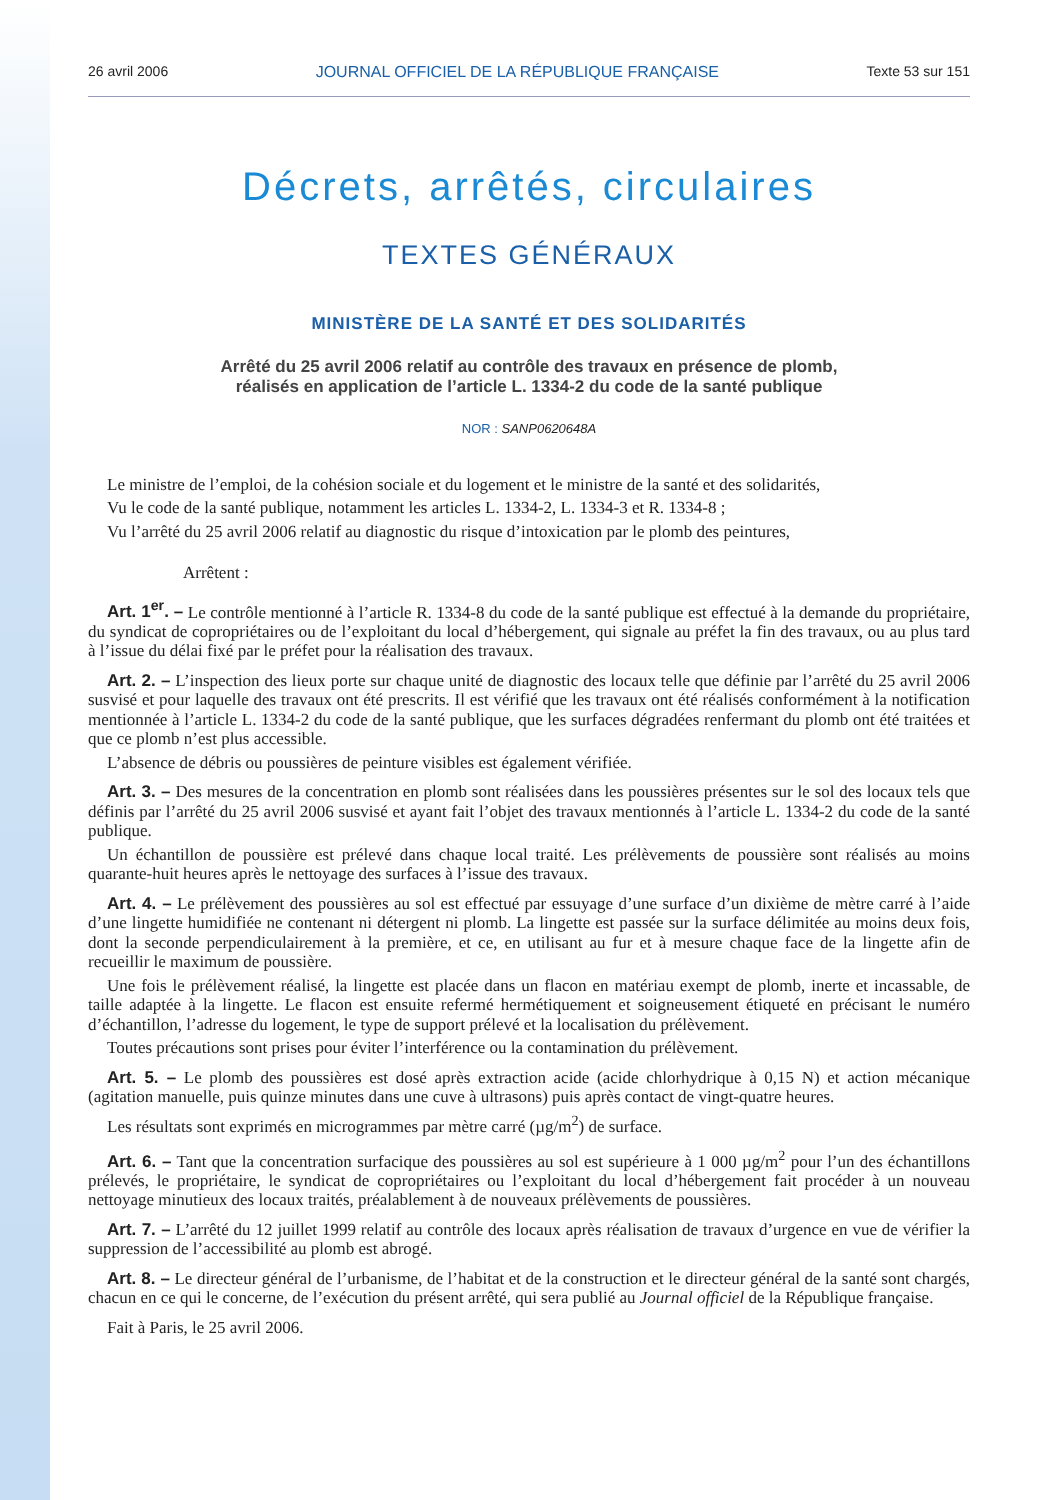26 avril 2006 JOURNAL OFFICIEL DE LA RÉPUBLIQUE FRANÇAISE Texte 53 sur 151
Décrets, arrêtés, circulaires
TEXTES GÉNÉRAUX
MINISTÈRE DE LA SANTÉ ET DES SOLIDARITÉS
Arrêté du 25 avril 2006 relatif au contrôle des travaux en présence de plomb,
réalisés en application de l’article L. 1334-2 du code de la santé publique
NOR : SANP0620648A
Le ministre de l’emploi, de la cohésion sociale et du logement et le ministre de la santé et des solidarités,
Vu le code de la santé publique, notamment les articles L. 1334-2, L. 1334-3 et R. 1334-8 ;
Vu l’arrêté du 25 avril 2006 relatif au diagnostic du risque d’intoxication par le plomb des peintures,
Arrêtent :
Art. 1<sup>er</sup>. – Le contrôle mentionné à l’article R. 1334-8 du code de la santé publique est effectué à la demande du propriétaire, du syndicat de copropriétaires ou de l’exploitant du local d’hébergement, qui signale au préfet la fin des travaux, ou au plus tard à l’issue du délai fixé par le préfet pour la réalisation des travaux.
Art. 2. – L’inspection des lieux porte sur chaque unité de diagnostic des locaux telle que définie par l’arrêté du 25 avril 2006 susvisé et pour laquelle des travaux ont été prescrits. Il est vérifié que les travaux ont été réalisés conformément à la notification mentionnée à l’article L. 1334-2 du code de la santé publique, que les surfaces dégradées renfermant du plomb ont été traitées et que ce plomb n’est plus accessible.
L’absence de débris ou poussières de peinture visibles est également vérifiée.
Art. 3. – Des mesures de la concentration en plomb sont réalisées dans les poussières présentes sur le sol des locaux tels que définis par l’arrêté du 25 avril 2006 susvisé et ayant fait l’objet des travaux mentionnés à l’article L. 1334-2 du code de la santé publique.
Un échantillon de poussière est prélevé dans chaque local traité. Les prélèvements de poussière sont réalisés au moins quarante-huit heures après le nettoyage des surfaces à l’issue des travaux.
Art. 4. – Le prélèvement des poussières au sol est effectué par essuyage d’une surface d’un dixième de mètre carré à l’aide d’une lingette humidifiée ne contenant ni détergent ni plomb. La lingette est passée sur la surface délimitée au moins deux fois, dont la seconde perpendiculairement à la première, et ce, en utilisant au fur et à mesure chaque face de la lingette afin de recueillir le maximum de poussière.
Une fois le prélèvement réalisé, la lingette est placée dans un flacon en matériau exempt de plomb, inerte et incassable, de taille adaptée à la lingette. Le flacon est ensuite refermé hermétiquement et soigneusement étiqueté en précisant le numéro d’échantillon, l’adresse du logement, le type de support prélevé et la localisation du prélèvement.
Toutes précautions sont prises pour éviter l’interférence ou la contamination du prélèvement.
Art. 5. – Le plomb des poussières est dosé après extraction acide (acide chlorhydrique à 0,15 N) et action mécanique (agitation manuelle, puis quinze minutes dans une cuve à ultrasons) puis après contact de vingt-quatre heures.
Les résultats sont exprimés en microgrammes par mètre carré (µg/m<sup>2</sup>) de surface.
Art. 6. – Tant que la concentration surfacique des poussières au sol est supérieure à 1 000 µg/m<sup>2</sup> pour l’un des échantillons prélevés, le propriétaire, le syndicat de copropriétaires ou l’exploitant du local d’hébergement fait procéder à un nouveau nettoyage minutieux des locaux traités, préalablement à de nouveaux prélèvements de poussières.
Art. 7. – L’arrêté du 12 juillet 1999 relatif au contrôle des locaux après réalisation de travaux d’urgence en vue de vérifier la suppression de l’accessibilité au plomb est abrogé.
Art. 8. – Le directeur général de l’urbanisme, de l’habitat et de la construction et le directeur général de la santé sont chargés, chacun en ce qui le concerne, de l’exécution du présent arrêté, qui sera publié au Journal officiel de la République française.
Fait à Paris, le 25 avril 2006.